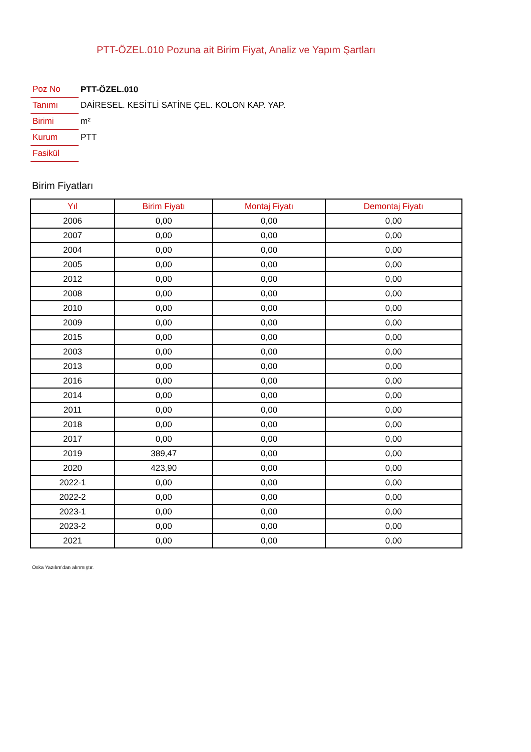PTT-ÖZEL.010 Pozuna ait Birim Fiyat, Analiz ve Yapım Şartları
| Poz No | PTT-ÖZEL.010 |
| Tanımı | DAİRESEL. KESİTLİ SATİNE ÇEL. KOLON KAP. YAP. |
| Birimi | m² |
| Kurum | PTT |
| Fasikül | |
Birim Fiyatları
| Yıl | Birim Fiyatı | Montaj Fiyatı | Demontaj Fiyatı |
| --- | --- | --- | --- |
| 2006 | 0,00 | 0,00 | 0,00 |
| 2007 | 0,00 | 0,00 | 0,00 |
| 2004 | 0,00 | 0,00 | 0,00 |
| 2005 | 0,00 | 0,00 | 0,00 |
| 2012 | 0,00 | 0,00 | 0,00 |
| 2008 | 0,00 | 0,00 | 0,00 |
| 2010 | 0,00 | 0,00 | 0,00 |
| 2009 | 0,00 | 0,00 | 0,00 |
| 2015 | 0,00 | 0,00 | 0,00 |
| 2003 | 0,00 | 0,00 | 0,00 |
| 2013 | 0,00 | 0,00 | 0,00 |
| 2016 | 0,00 | 0,00 | 0,00 |
| 2014 | 0,00 | 0,00 | 0,00 |
| 2011 | 0,00 | 0,00 | 0,00 |
| 2018 | 0,00 | 0,00 | 0,00 |
| 2017 | 0,00 | 0,00 | 0,00 |
| 2019 | 389,47 | 0,00 | 0,00 |
| 2020 | 423,90 | 0,00 | 0,00 |
| 2022-1 | 0,00 | 0,00 | 0,00 |
| 2022-2 | 0,00 | 0,00 | 0,00 |
| 2023-1 | 0,00 | 0,00 | 0,00 |
| 2023-2 | 0,00 | 0,00 | 0,00 |
| 2021 | 0,00 | 0,00 | 0,00 |
Oska Yazılım'dan alınmıştır.